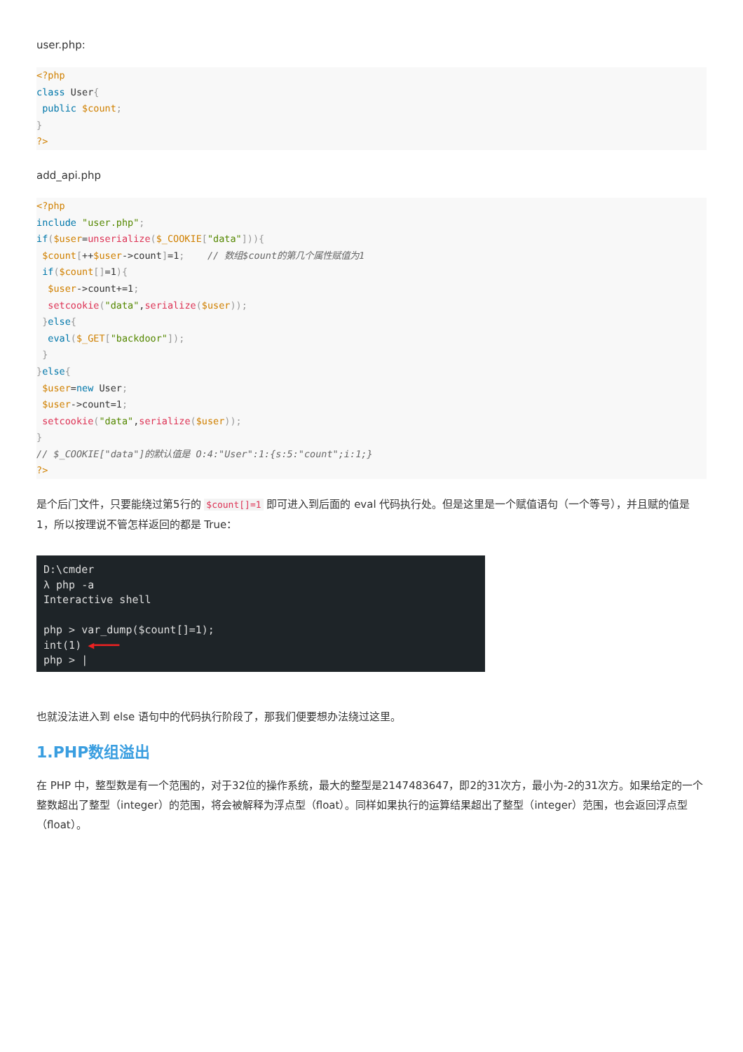user.php:
<?php
class User{
 public $count;
}
?>
add_api.php
<?php
include "user.php";
if($user=unserialize($_COOKIE["data"])){
 $count[++$user->count]=1;    // 数组$count的第几个属性赋值为1
 if($count[]=1){
  $user->count+=1;
  setcookie("data",serialize($user));
 }else{
  eval($_GET["backdoor"]);
 }
}else{
 $user=new User;
 $user->count=1;
 setcookie("data",serialize($user));
}
// $_COOKIE["data"]的默认值是 O:4:"User":1:{s:5:"count";i:1;}
?>
是个后门文件，只要能绕过第5行的 $count[]=1 即可进入到后面的 eval 代码执行处。但是这里是一个赋值语句（一个等号），并且赋的值是1，所以按理说不管怎样返回的都是 True：
D:\cmder
λ php -a
Interactive shell
php > var_dump($count[]=1);
int(1) ◀━━━━
php > |
也就没法进入到 else 语句中的代码执行阶段了，那我们便要想办法绕过这里。
1.PHP数组溢出
在 PHP 中，整型数是有一个范围的，对于32位的操作系统，最大的整型是2147483647，即2的31次方，最小为-2的31次方。如果给定的一个整数超出了整型（integer）的范围，将会被解释为浮点型（float）。同样如果执行的运算结果超出了整型（integer）范围，也会返回浮点型（float）。